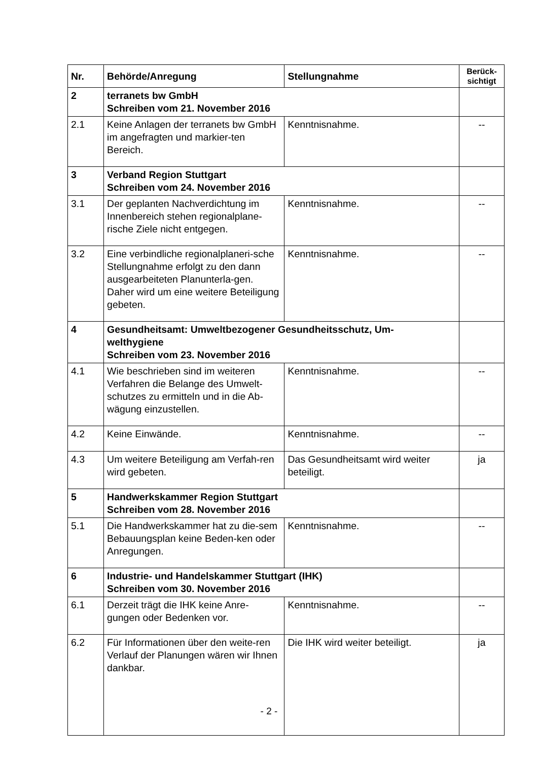| Nr. | Behörde/Anregung | Stellungnahme | Berück- sichtigt |
| --- | --- | --- | --- |
| 2 | terranets bw GmbH Schreiben vom 21. November 2016 | | |
| 2.1 | Keine Anlagen der terranets bw GmbH im angefragten und markier-ten Bereich. | Kenntnisnahme. | -- |
| 3 | Verband Region Stuttgart Schreiben vom 24. November 2016 | | |
| 3.1 | Der geplanten Nachverdichtung im Innenbereich stehen regionalplane-rische Ziele nicht entgegen. | Kenntnisnahme. | -- |
| 3.2 | Eine verbindliche regionalplaneri-sche Stellungnahme erfolgt zu den dann ausgearbeiteten Planunterla-gen. Daher wird um eine weitere Beteiligung gebeten. | Kenntnisnahme. | -- |
| 4 | Gesundheitsamt: Umweltbezogener Gesundheitsschutz, Um- welthygiene Schreiben vom 23. November 2016 | | |
| 4.1 | Wie beschrieben sind im weiteren Verfahren die Belange des Umwelt-schutzes zu ermitteln und in die Ab-wägung einzustellen. | Kenntnisnahme. | -- |
| 4.2 | Keine Einwände. | Kenntnisnahme. | -- |
| 4.3 | Um weitere Beteiligung am Verfah-ren wird gebeten. | Das Gesundheitsamt wird weiter beteiligt. | ja |
| 5 | Handwerkskammer Region Stuttgart Schreiben vom 28. November 2016 | | |
| 5.1 | Die Handwerkskammer hat zu die-sem Bebauungsplan keine Beden-ken oder Anregungen. | Kenntnisnahme. | -- |
| 6 | Industrie- und Handelskammer Stuttgart (IHK) Schreiben vom 30. November 2016 | | |
| 6.1 | Derzeit trägt die IHK keine Anre-gungen oder Bedenken vor. | Kenntnisnahme. | -- |
| 6.2 | Für Informationen über den weite-ren Verlauf der Planungen wären wir Ihnen dankbar. | Die IHK wird weiter beteiligt. | ja |
- 2 -